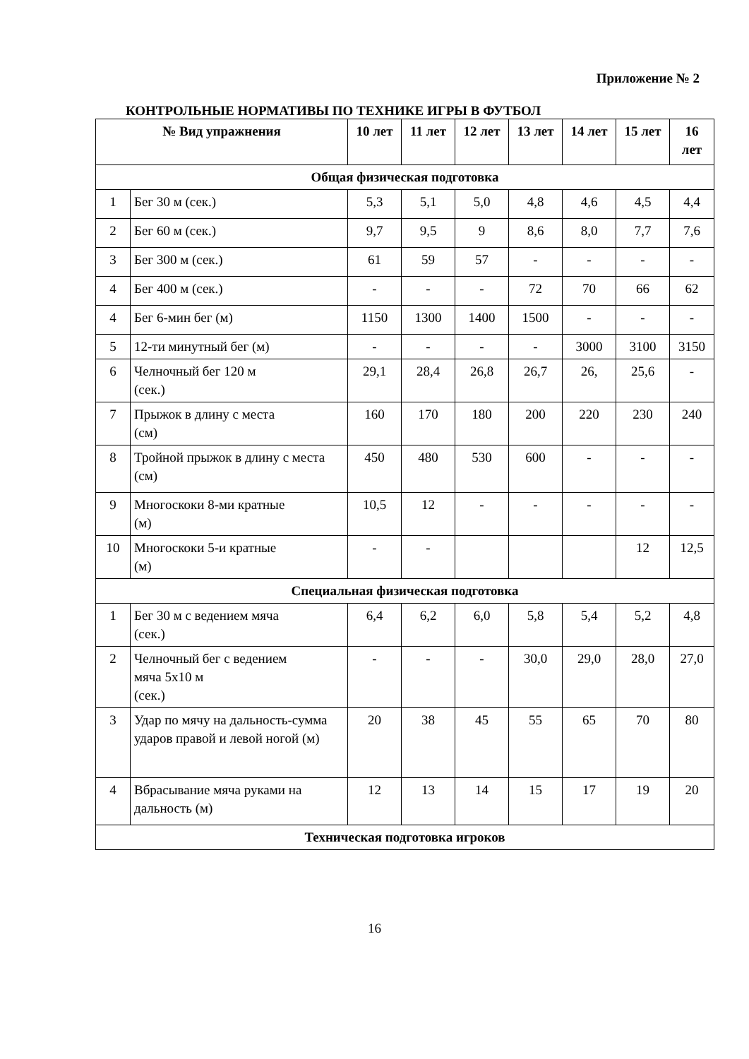Приложение № 2
КОНТРОЛЬНЫЕ НОРМАТИВЫ ПО ТЕХНИКЕ ИГРЫ В ФУТБОЛ
| № Вид упражнения | | 10 лет | 11 лет | 12 лет | 13 лет | 14 лет | 15 лет | 16 лет |
| --- | --- | --- | --- | --- | --- | --- | --- | --- |
| Общая физическая подготовка | | | | | | | | |
| 1 | Бег 30 м (сек.) | 5,3 | 5,1 | 5,0 | 4,8 | 4,6 | 4,5 | 4,4 |
| 2 | Бег 60 м (сек.) | 9,7 | 9,5 | 9 | 8,6 | 8,0 | 7,7 | 7,6 |
| 3 | Бег 300 м (сек.) | 61 | 59 | 57 | - | - | - | - |
| 4 | Бег 400 м (сек.) | - | - | - | 72 | 70 | 66 | 62 |
| 4 | Бег 6-мин бег (м) | 1150 | 1300 | 1400 | 1500 | - | - | - |
| 5 | 12-ти минутный бег (м) | - | - | - | - | 3000 | 3100 | 3150 |
| 6 | Челночный бег 120 м (сек.) | 29,1 | 28,4 | 26,8 | 26,7 | 26, | 25,6 | - |
| 7 | Прыжок в длину с места (см) | 160 | 170 | 180 | 200 | 220 | 230 | 240 |
| 8 | Тройной прыжок в длину с места (см) | 450 | 480 | 530 | 600 | - | - | - |
| 9 | Многоскоки 8-ми кратные (м) | 10,5 | 12 | - | - | - | - | - |
| 10 | Многоскоки 5-и кратные (м) | - | - | | | | 12 | 12,5 |
| Специальная физическая подготовка | | | | | | | | |
| 1 | Бег 30 м с ведением мяча (сек.) | 6,4 | 6,2 | 6,0 | 5,8 | 5,4 | 5,2 | 4,8 |
| 2 | Челночный бег с ведением мяча 5x10 м (сек.) | - | - | - | 30,0 | 29,0 | 28,0 | 27,0 |
| 3 | Удар по мячу на дальность-сумма ударов правой и левой ногой (м) | 20 | 38 | 45 | 55 | 65 | 70 | 80 |
| 4 | Вбрасывание мяча руками на дальность (м) | 12 | 13 | 14 | 15 | 17 | 19 | 20 |
| Техническая подготовка игроков | | | | | | | | |
16